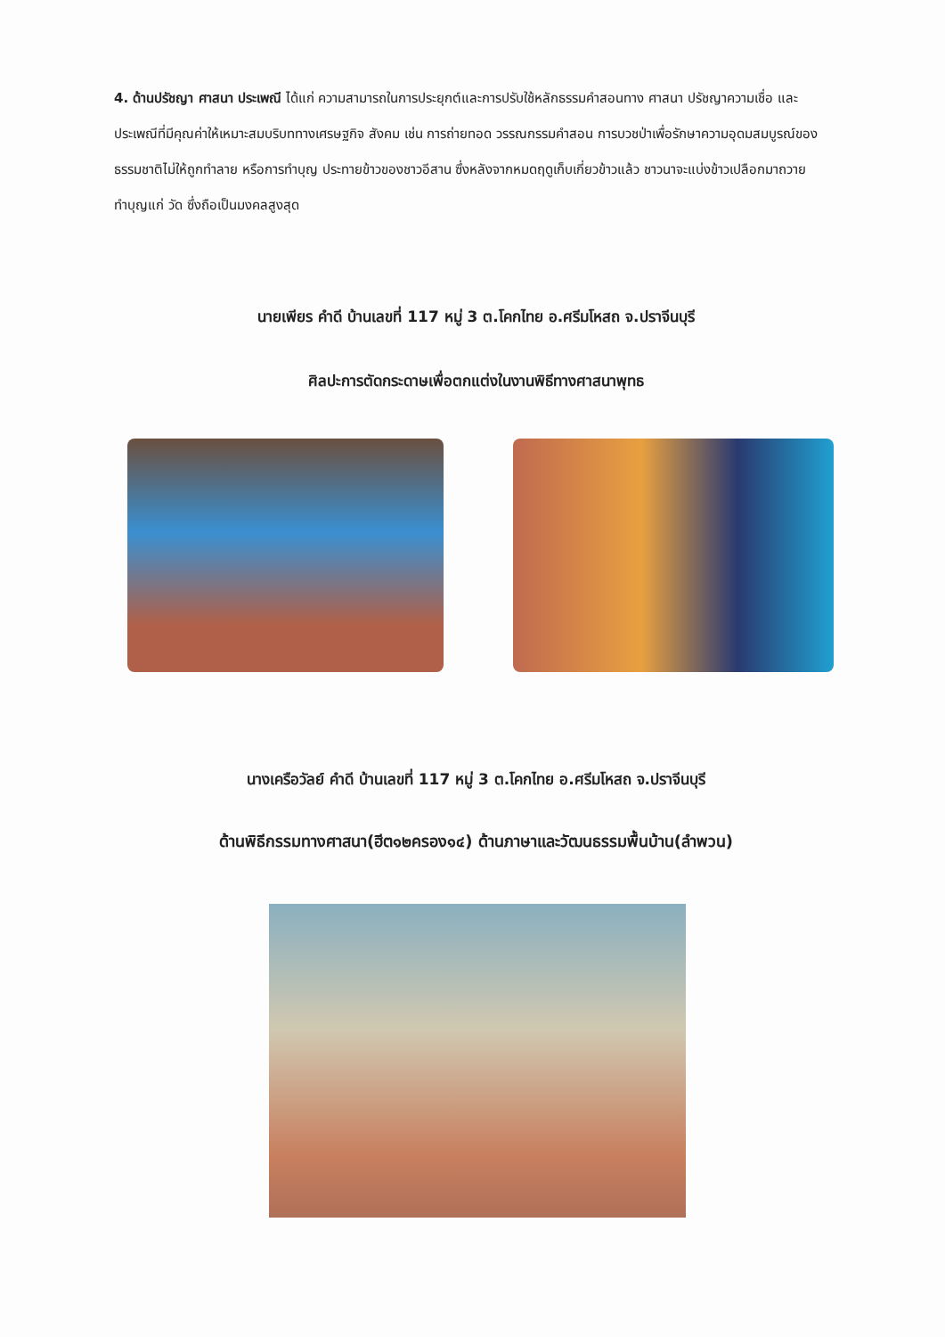4. ด้านปรัชญา ศาสนา ประเพณี ได้แก่ ความสามารถในการประยุกต์และการปรับใช้หลักธรรมคำสอนทาง ศาสนา ปรัชญาความเชื่อ และประเพณีที่มีคุณค่าให้เหมาะสมบริบททางเศรษฐกิจ สังคม เช่น การถ่ายทอด วรรณกรรมคำสอน การบวชป่าเพื่อรักษาความอุดมสมบูรณ์ของธรรมชาติไม่ให้ถูกทำลาย หรือการทำบุญ ประทายข้าวของชาวอีสาน ซึ่งหลังจากหมดฤดูเก็บเกี่ยวข้าวแล้ว ชาวนาจะแบ่งข้าวเปลือกมาถวายทำบุญแก่ วัด ซึ่งถือเป็นมงคลสูงสุด
นายเพียร คำดี บ้านเลขที่ 117 หมู่ 3 ต.โคกไทย อ.ศรีมโหสถ จ.ปราจีนบุรี
ศิลปะการตัดกระดาษเพื่อตกแต่งในงานพิธีทางศาสนาพุทธ
นางเครือวัลย์ คำดี บ้านเลขที่ 117 หมู่ 3 ต.โคกไทย อ.ศรีมโหสถ จ.ปราจีนบุรี
ด้านพิธีกรรมทางศาสนา(ฮีต๑๒ครอง๑๔) ด้านภาษาและวัฒนธรรมพื้นบ้าน(ลำพวน)